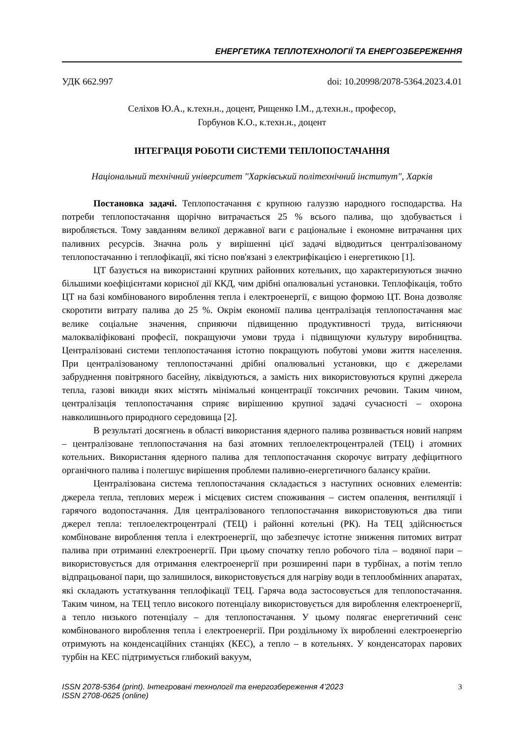ЕНЕРГЕТИКА ТЕПЛОТЕХНОЛОГІЇ ТА ЕНЕРГОЗБЕРЕЖЕННЯ
УДК 662.997 doi: 10.20998/2078-5364.2023.4.01
Селіхов Ю.А., к.техн.н., доцент, Рищенко І.М., д.техн.н., професор,
Горбунов К.О., к.техн.н., доцент
ІНТЕГРАЦІЯ РОБОТИ СИСТЕМИ ТЕПЛОПОСТАЧАННЯ
Національний технічний університет "Харківський політехнічний інститут", Харків
Постановка задачі. Теплопостачання є крупною галуззю народного господарства. На потреби теплопостачання щорічно витрачається 25 % всього палива, що здобувається і виробляється. Тому завданням великої державної ваги є раціональне і економне витрачання цих паливних ресурсів. Значна роль у вирішенні цієї задачі відводиться централізованому теплопостачанню і теплофікації, які тісно пов'язані з електрифікацією і енергетикою [1].
ЦТ базується на використанні крупних районних котельних, що характеризуються значно більшими коефіцієнтами корисної дії ККД, чим дрібні опалювальні установки. Теплофікація, тобто ЦТ на базі комбінованого вироблення тепла і електроенергії, є вищою формою ЦТ. Вона дозволяє скоротити витрату палива до 25 %. Окрім економії палива централізація теплопостачання має велике соціальне значення, сприяючи підвищенню продуктивності труда, витісняючи малокваліфіковані професії, покращуючи умови труда і підвищуючи культуру виробництва. Централізовані системи теплопостачання істотно покращують побутові умови життя населення. При централізованому теплопостачанні дрібні опалювальні установки, що є джерелами забруднення повітряного басейну, ліквідуються, а замість них використовуються крупні джерела тепла, газові викиди яких містять мінімальні концентрації токсичних речовин. Таким чином, централізація теплопостачання сприяє вирішенню крупної задачі сучасності – охорона навколишнього природного середовища [2].
В результаті досягнень в області використання ядерного палива розвивається новий напрям – централізоване теплопостачання на базі атомних теплоелектроцентралей (ТЕЦ) і атомних котельних. Використання ядерного палива для теплопостачання скорочує витрату дефіцитного органічного палива і полегшує вирішення проблеми паливно-енергетичного балансу країни.
Централізована система теплопостачання складається з наступних основних елементів: джерела тепла, теплових мереж і місцевих систем споживання – систем опалення, вентиляції і гарячого водопостачання. Для централізованого теплопостачання використовуються два типи джерел тепла: теплоелектроцентралі (ТЕЦ) і районні котельні (РК). На ТЕЦ здійснюється комбіноване вироблення тепла і електроенергії, що забезпечує істотне зниження питомих витрат палива при отриманні електроенергії. При цьому спочатку тепло робочого тіла – водяної пари – використовується для отримання електроенергії при розширенні пари в турбінах, а потім тепло відпрацьованої пари, що залишилося, використовується для нагріву води в теплообмінних апаратах, які складають устаткування теплофікації ТЕЦ. Гаряча вода застосовується для теплопостачання. Таким чином, на ТЕЦ тепло високого потенціалу використовується для вироблення електроенергії, а тепло низького потенціалу – для теплопостачання. У цьому полягає енергетичний сенс комбінованого вироблення тепла і електроенергії. При роздільному їх виробленні електроенергію отримують на конденсаційних станціях (КЕС), а тепло – в котельнях. У конденсаторах парових турбін на КЕС підтримується глибокий вакуум,
ISSN 2078-5364 (print). Інтегровані технології та енергозбереження 4’2023
ISSN 2708-0625 (online) 3